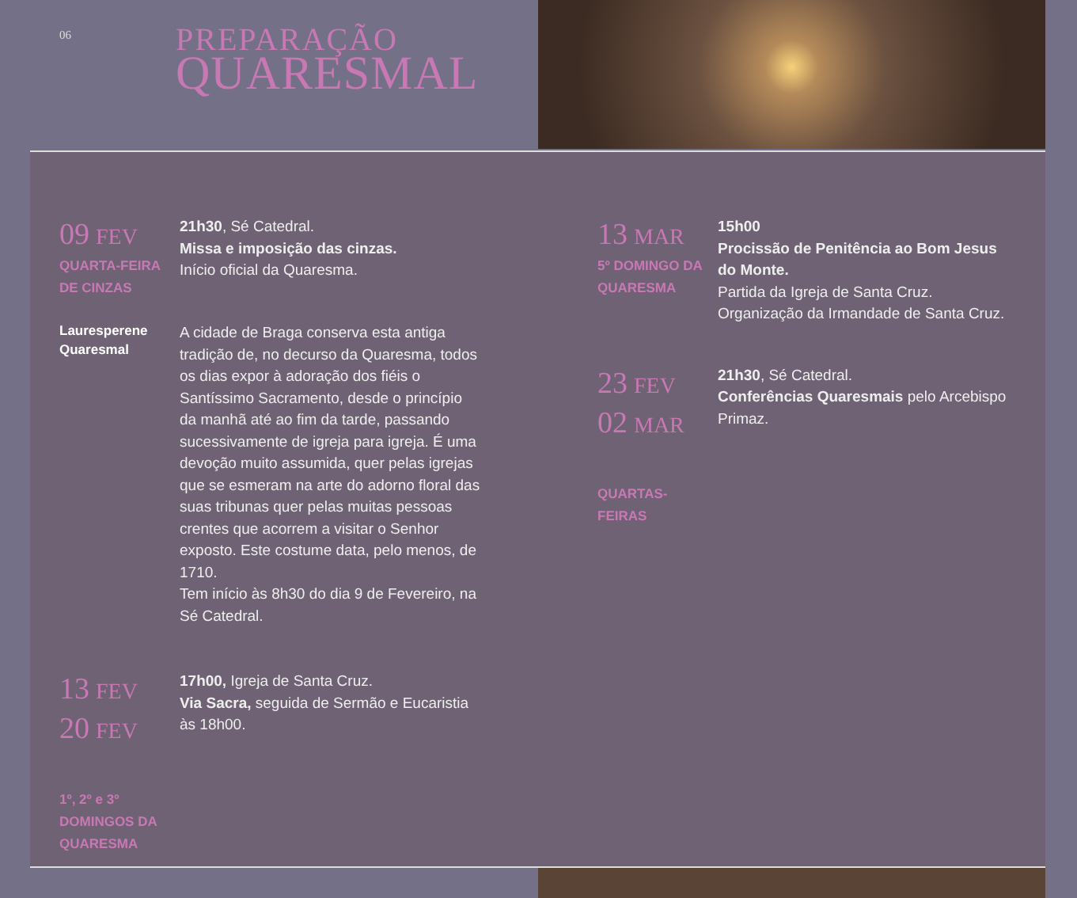06
PREPARAÇÃO
QUARESMAL
09 FEV
QUARTA-FEIRA
DE CINZAS
21h30, Sé Catedral.
Missa e imposição das cinzas.
Início oficial da Quaresma.
Lauresperene
Quaresmal
A cidade de Braga conserva esta antiga tradição de, no decurso da Quaresma, todos os dias expor à adoração dos fiéis o Santíssimo Sacramento, desde o princípio da manhã até ao fim da tarde, passando sucessivamente de igreja para igreja. É uma devoção muito assumida, quer pelas igrejas que se esmeram na arte do adorno floral das suas tribunas quer pelas muitas pessoas crentes que acorrem a visitar o Senhor exposto. Este costume data, pelo menos, de 1710.
Tem início às 8h30 do dia 9 de Fevereiro, na Sé Catedral.
13 FEV
20 FEV
1º, 2º e 3º
DOMINGOS DA
QUARESMA
17h00, Igreja de Santa Cruz.
Via Sacra, seguida de Sermão e Eucaristia às 18h00.
13 MAR
5º DOMINGO DA
QUARESMA
15h00
Procissão de Penitência ao Bom Jesus do Monte.
Partida da Igreja de Santa Cruz.
Organização da Irmandade de Santa Cruz.
23 FEV
02 MAR
QUARTAS-
FEIRAS
21h30, Sé Catedral.
Conferências Quaresmais pelo Arcebispo Primaz.